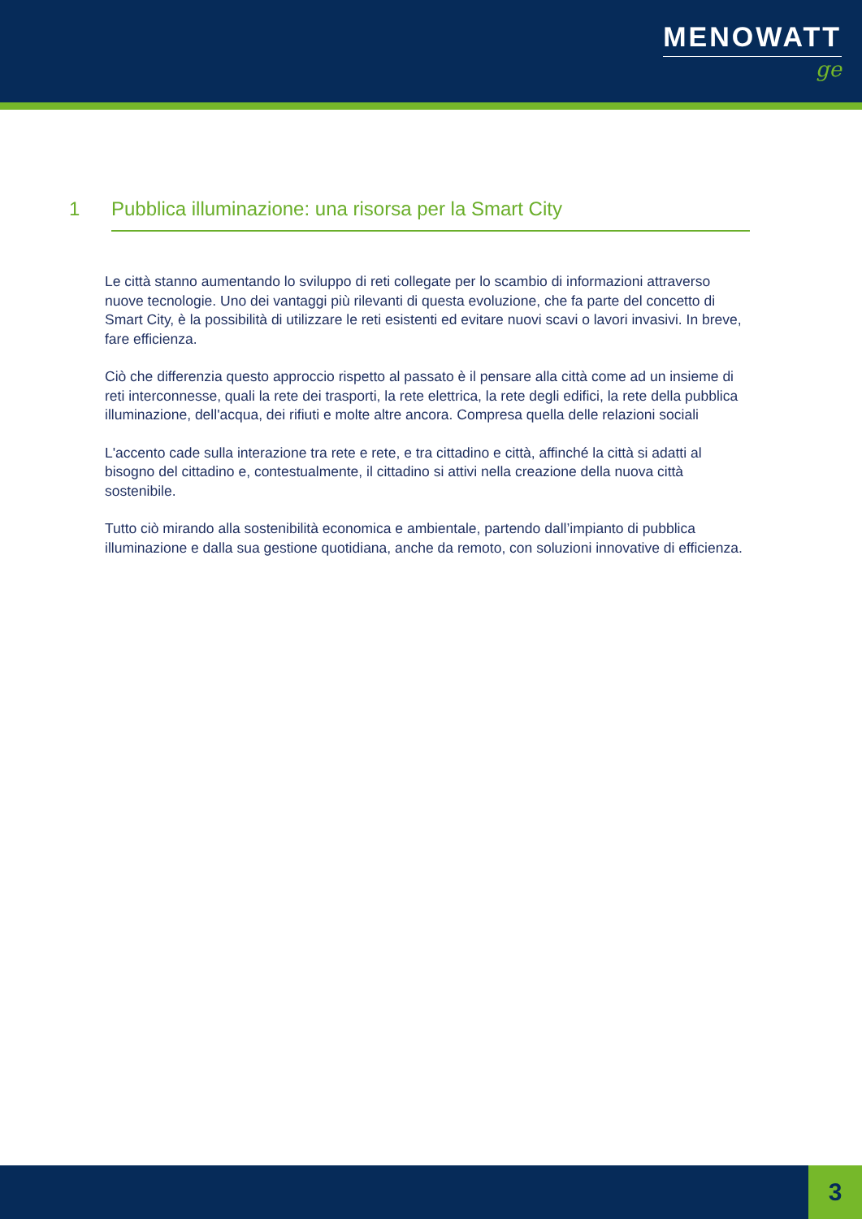MENOWATT
ge
1 Pubblica illuminazione: una risorsa per la Smart City
Le città stanno aumentando lo sviluppo di reti collegate per lo scambio di informazioni attraverso nuove tecnologie. Uno dei vantaggi più rilevanti di questa evoluzione, che fa parte del concetto di Smart City, è la possibilità di utilizzare le reti esistenti ed evitare nuovi scavi o lavori invasivi. In breve, fare efficienza.
Ciò che differenzia questo approccio rispetto al passato è il pensare alla città come ad un insieme di reti interconnesse, quali la rete dei trasporti, la rete elettrica, la rete degli edifici, la rete della pubblica illuminazione, dell'acqua, dei rifiuti e molte altre ancora. Compresa quella delle relazioni sociali
L'accento cade sulla interazione tra rete e rete, e tra cittadino e città, affinché la città si adatti al bisogno del cittadino e, contestualmente, il cittadino si attivi nella creazione della nuova città sostenibile.
Tutto ciò mirando alla sostenibilità economica e ambientale, partendo dall’impianto di pubblica illuminazione e dalla sua gestione quotidiana, anche da remoto, con soluzioni innovative di efficienza.
3